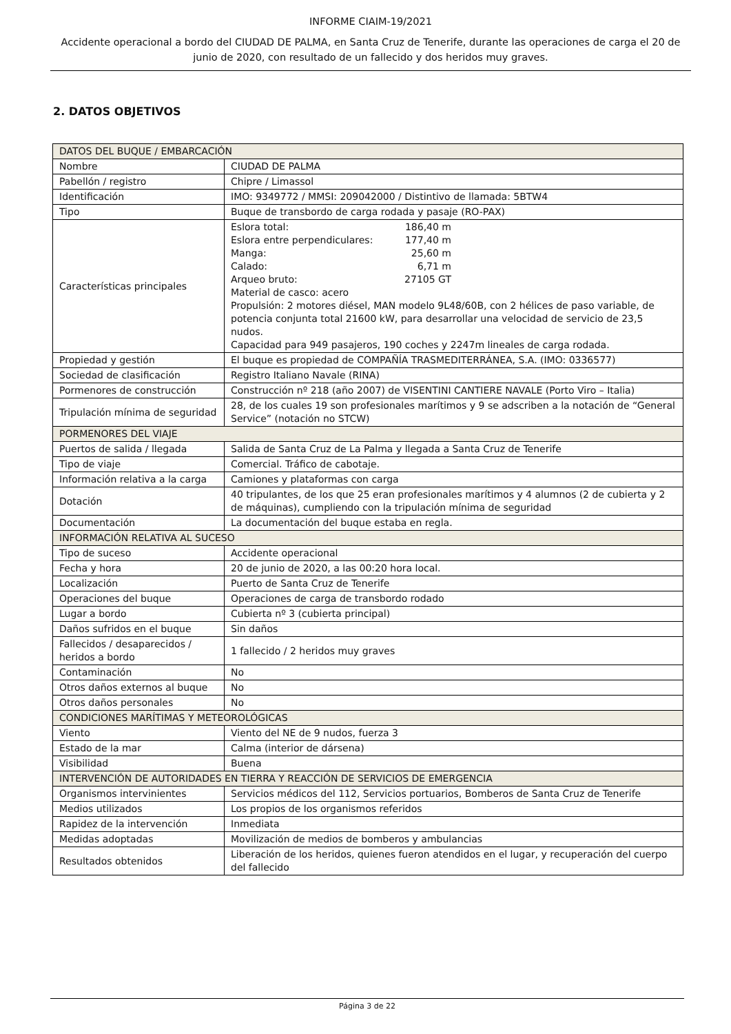INFORME CIAIM-19/2021
Accidente operacional a bordo del CIUDAD DE PALMA, en Santa Cruz de Tenerife, durante las operaciones de carga el 20 de junio de 2020, con resultado de un fallecido y dos heridos muy graves.
2. DATOS OBJETIVOS
| DATOS DEL BUQUE / EMBARCACIÓN | |
| Nombre | CIUDAD DE PALMA |
| Pabellón / registro | Chipre / Limassol |
| Identificación | IMO: 9349772 / MMSI: 209042000 / Distintivo de llamada: 5BTW4 |
| Tipo | Buque de transbordo de carga rodada y pasaje (RO-PAX) |
| Características principales | Eslora total: 186,40 m Eslora entre perpendiculares: 177,40 m Manga: 25,60 m Calado: 6,71 m Arqueo bruto: 27105 GT Material de casco: acero Propulsión: 2 motores diésel, MAN modelo 9L48/60B, con 2 hélices de paso variable, de potencia conjunta total 21600 kW, para desarrollar una velocidad de servicio de 23,5 nudos. Capacidad para 949 pasajeros, 190 coches y 2247m lineales de carga rodada. |
| Propiedad y gestión | El buque es propiedad de COMPAÑÍA TRASMEDITERRÁNEA, S.A. (IMO: 0336577) |
| Sociedad de clasificación | Registro Italiano Navale (RINA) |
| Pormenores de construcción | Construcción nº 218 (año 2007) de VISENTINI CANTIERE NAVALE (Porto Viro – Italia) |
| Tripulación mínima de seguridad | 28, de los cuales 19 son profesionales marítimos y 9 se adscriben a la notación de “General Service” (notación no STCW) |
| PORMENORES DEL VIAJE | |
| Puertos de salida / llegada | Salida de Santa Cruz de La Palma y llegada a Santa Cruz de Tenerife |
| Tipo de viaje | Comercial. Tráfico de cabotaje. |
| Información relativa a la carga | Camiones y plataformas con carga |
| Dotación | 40 tripulantes, de los que 25 eran profesionales marítimos y 4 alumnos (2 de cubierta y 2 de máquinas), cumpliendo con la tripulación mínima de seguridad |
| Documentación | La documentación del buque estaba en regla. |
| INFORMACIÓN RELATIVA AL SUCESO | |
| Tipo de suceso | Accidente operacional |
| Fecha y hora | 20 de junio de 2020, a las 00:20 hora local. |
| Localización | Puerto de Santa Cruz de Tenerife |
| Operaciones del buque | Operaciones de carga de transbordo rodado |
| Lugar a bordo | Cubierta nº 3 (cubierta principal) |
| Daños sufridos en el buque | Sin daños |
| Fallecidos / desaparecidos / heridos a bordo | 1 fallecido / 2 heridos muy graves |
| Contaminación | No |
| Otros daños externos al buque | No |
| Otros daños personales | No |
| CONDICIONES MARÍTIMAS Y METEOROLÓGICAS | |
| Viento | Viento del NE de 9 nudos, fuerza 3 |
| Estado de la mar | Calma (interior de dársena) |
| Visibilidad | Buena |
| INTERVENCIÓN DE AUTORIDADES EN TIERRA Y REACCIÓN DE SERVICIOS DE EMERGENCIA | |
| Organismos intervinientes | Servicios médicos del 112, Servicios portuarios, Bomberos de Santa Cruz de Tenerife |
| Medios utilizados | Los propios de los organismos referidos |
| Rapidez de la intervención | Inmediata |
| Medidas adoptadas | Movilización de medios de bomberos y ambulancias |
| Resultados obtenidos | Liberación de los heridos, quienes fueron atendidos en el lugar, y recuperación del cuerpo del fallecido |
Página 3 de 22